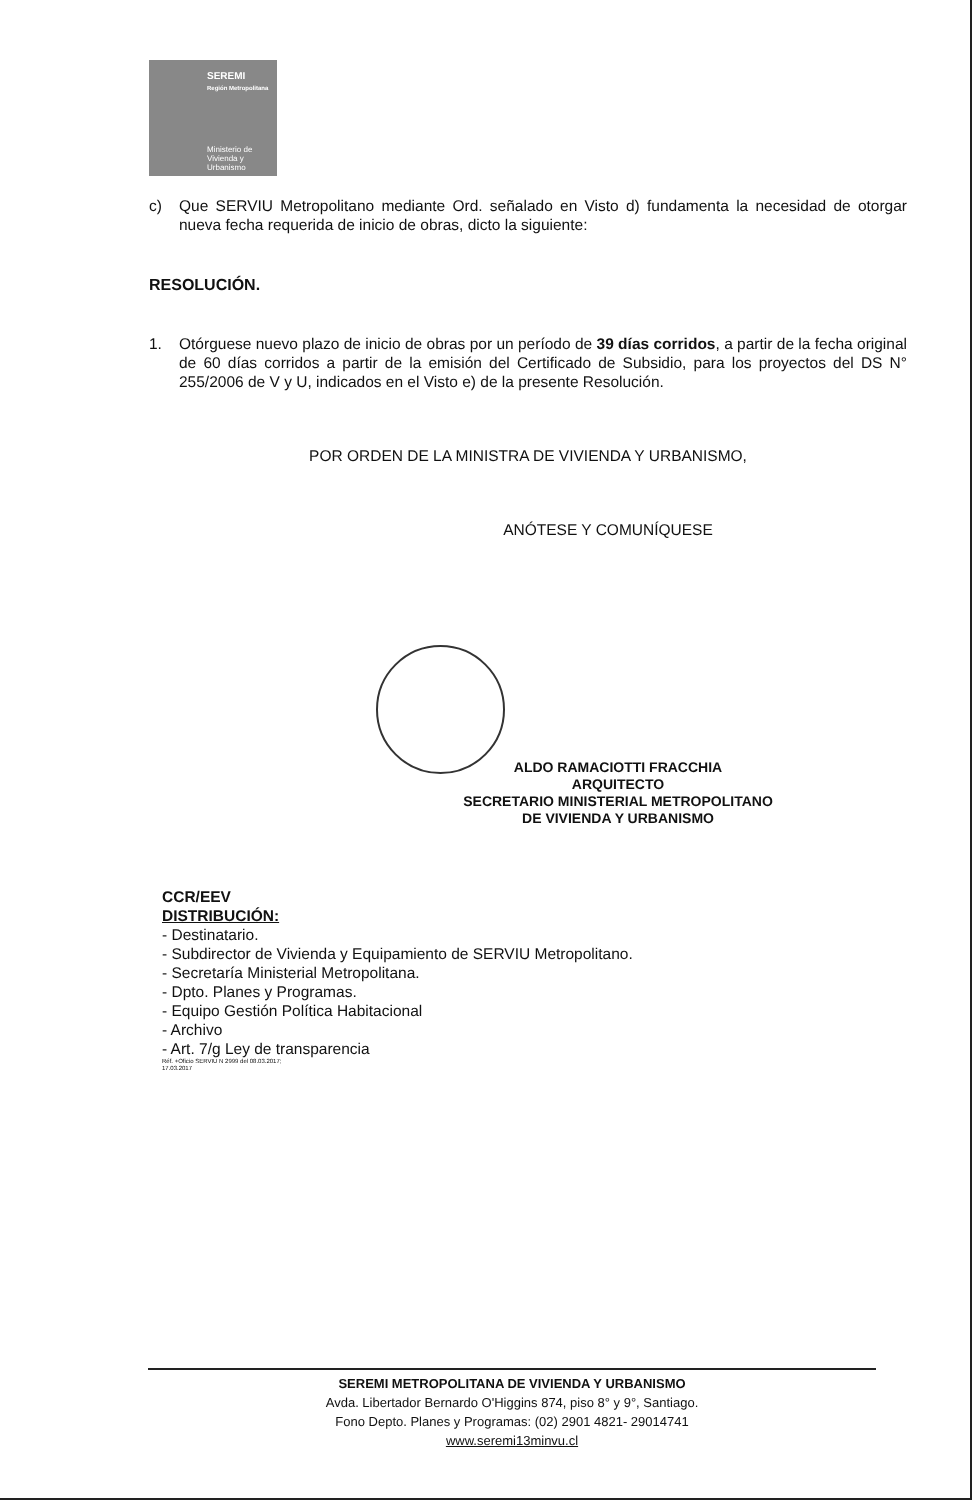SEREMI
Región Metropolitana
Ministerio de
Vivienda y
Urbanismo
c) Que SERVIU Metropolitano mediante Ord. señalado en Visto d) fundamenta la necesidad de otorgar nueva fecha requerida de inicio de obras, dicto la siguiente:
RESOLUCIÓN.
1. Otórguese nuevo plazo de inicio de obras por un período de 39 días corridos, a partir de la fecha original de 60 días corridos a partir de la emisión del Certificado de Subsidio, para los proyectos del DS N° 255/2006 de V y U, indicados en el Visto e) de la presente Resolución.
POR ORDEN DE LA MINISTRA DE VIVIENDA Y URBANISMO,
ANÓTESE Y COMUNÍQUESE
ALDO RAMACIOTTI FRACCHIA
ARQUITECTO
SECRETARIO MINISTERIAL METROPOLITANO
DE VIVIENDA Y URBANISMO
CCR/EEV
DISTRIBUCIÓN:
- Destinatario.
- Subdirector de Vivienda y Equipamiento de SERVIU Metropolitano.
- Secretaría Ministerial Metropolitana.
- Dpto. Planes y Programas.
- Equipo Gestión Política Habitacional
- Archivo
- Art. 7/g Ley de transparencia
Réf. +Oficio SERVIU N 2999 del 08.03.2017;
17.03.2017
SEREMI METROPOLITANA DE VIVIENDA Y URBANISMO
Avda. Libertador Bernardo O'Higgins 874, piso 8° y 9°, Santiago.
Fono Depto. Planes y Programas: (02) 2901 4821- 29014741
www.seremi13minvu.cl